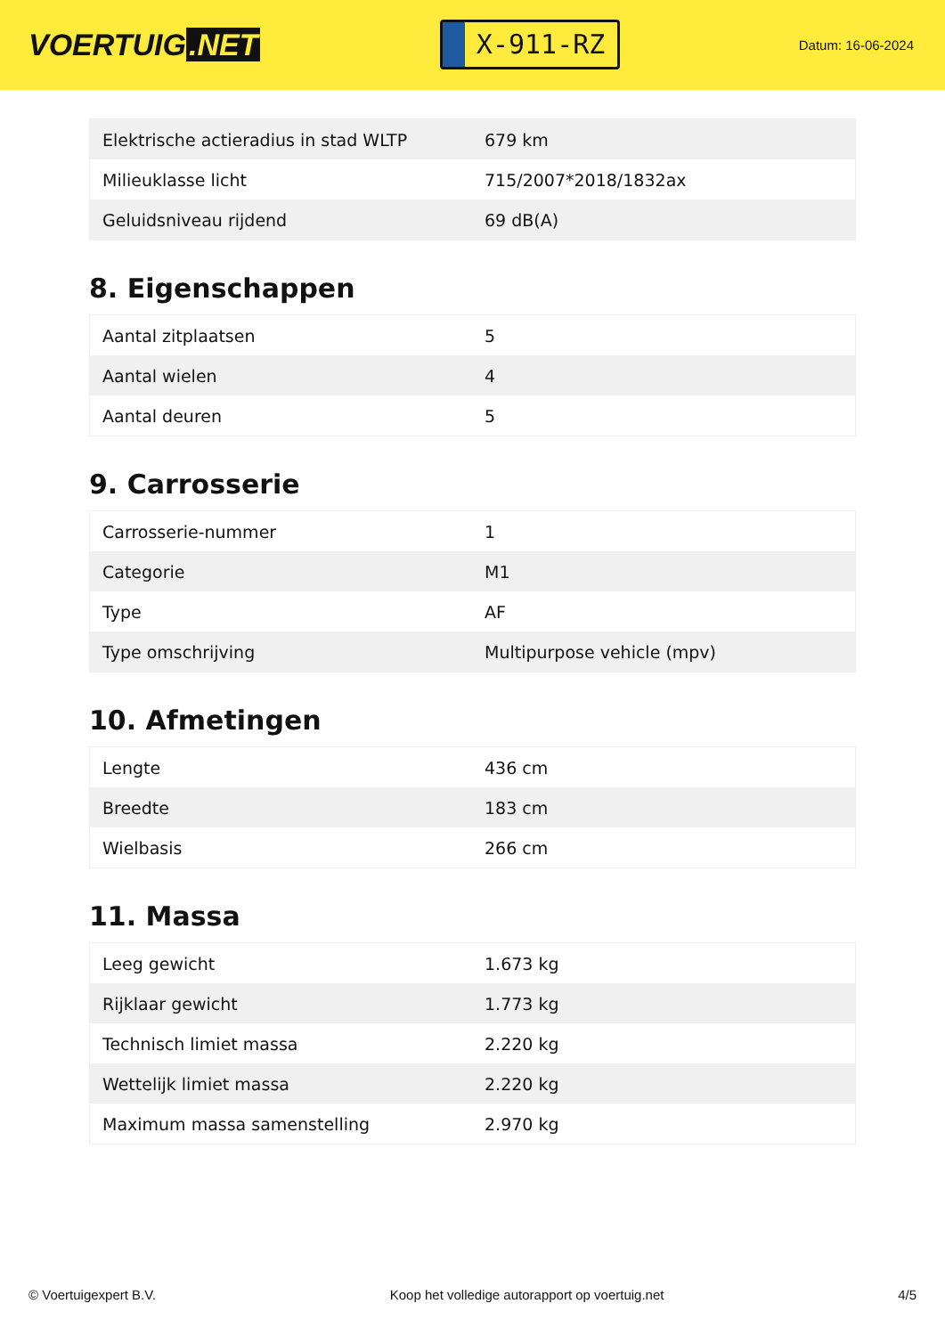VOERTUIG.NET
X-911-RZ
Datum: 16-06-2024
| Elektrische actieradius in stad WLTP | 679 km |
| Milieuklasse licht | 715/2007*2018/1832ax |
| Geluidsniveau rijdend | 69 dB(A) |
8. Eigenschappen
| Aantal zitplaatsen | 5 |
| Aantal wielen | 4 |
| Aantal deuren | 5 |
9. Carrosserie
| Carrosserie-nummer | 1 |
| Categorie | M1 |
| Type | AF |
| Type omschrijving | Multipurpose vehicle (mpv) |
10. Afmetingen
| Lengte | 436 cm |
| Breedte | 183 cm |
| Wielbasis | 266 cm |
11. Massa
| Leeg gewicht | 1.673 kg |
| Rijklaar gewicht | 1.773 kg |
| Technisch limiet massa | 2.220 kg |
| Wettelijk limiet massa | 2.220 kg |
| Maximum massa samenstelling | 2.970 kg |
© Voertuigexpert B.V. Koop het volledige autorapport op voertuig.net 4/5